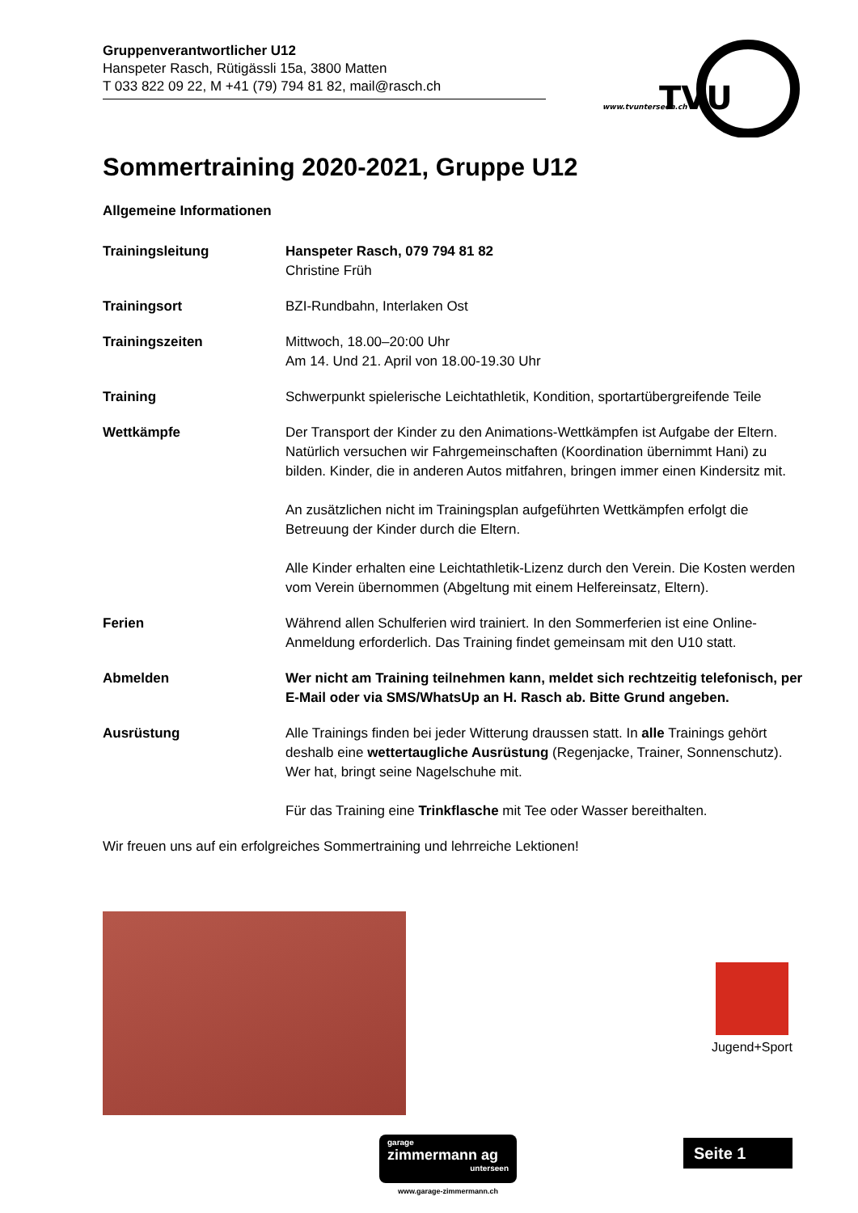Gruppenverantwortlicher U12
Hanspeter Rasch, Rütigässli 15a, 3800 Matten
T 033 822 09 22, M +41 (79) 794 81 82, mail@rasch.ch
TVU
www.tvunterseen.ch
Sommertraining 2020-2021, Gruppe U12
Allgemeine Informationen
Trainingsleitung Hanspeter Rasch, 079 794 81 82
Christine Früh
Trainingsort BZI-Rundbahn, Interlaken Ost
Trainingszeiten Mittwoch, 18.00–20:00 Uhr
Am 14. Und 21. April von 18.00-19.30 Uhr
Training Schwerpunkt spielerische Leichtathletik, Kondition, sportartübergreifende Teile
Wettkämpfe Der Transport der Kinder zu den Animations-Wettkämpfen ist Aufgabe der Eltern. Natürlich versuchen wir Fahrgemeinschaften (Koordination übernimmt Hani) zu bilden. Kinder, die in anderen Autos mitfahren, bringen immer einen Kindersitz mit.
An zusätzlichen nicht im Trainingsplan aufgeführten Wettkämpfen erfolgt die Betreuung der Kinder durch die Eltern.
Alle Kinder erhalten eine Leichtathletik-Lizenz durch den Verein. Die Kosten werden vom Verein übernommen (Abgeltung mit einem Helfereinsatz, Eltern).
Ferien Während allen Schulferien wird trainiert. In den Sommerferien ist eine Online-Anmeldung erforderlich. Das Training findet gemeinsam mit den U10 statt.
Abmelden Wer nicht am Training teilnehmen kann, meldet sich rechtzeitig telefonisch, per E-Mail oder via SMS/WhatsUp an H. Rasch ab. Bitte Grund angeben.
Ausrüstung Alle Trainings finden bei jeder Witterung draussen statt. In alle Trainings gehört deshalb eine wettertaugliche Ausrüstung (Regenjacke, Trainer, Sonnenschutz). Wer hat, bringt seine Nagelschuhe mit.
Für das Training eine Trinkflasche mit Tee oder Wasser bereithalten.
Wir freuen uns auf ein erfolgreiches Sommertraining und lehrreiche Lektionen!
Jugend+Sport
garage
zimmermann ag
unterseen
www.garage-zimmermann.ch
Seite 1